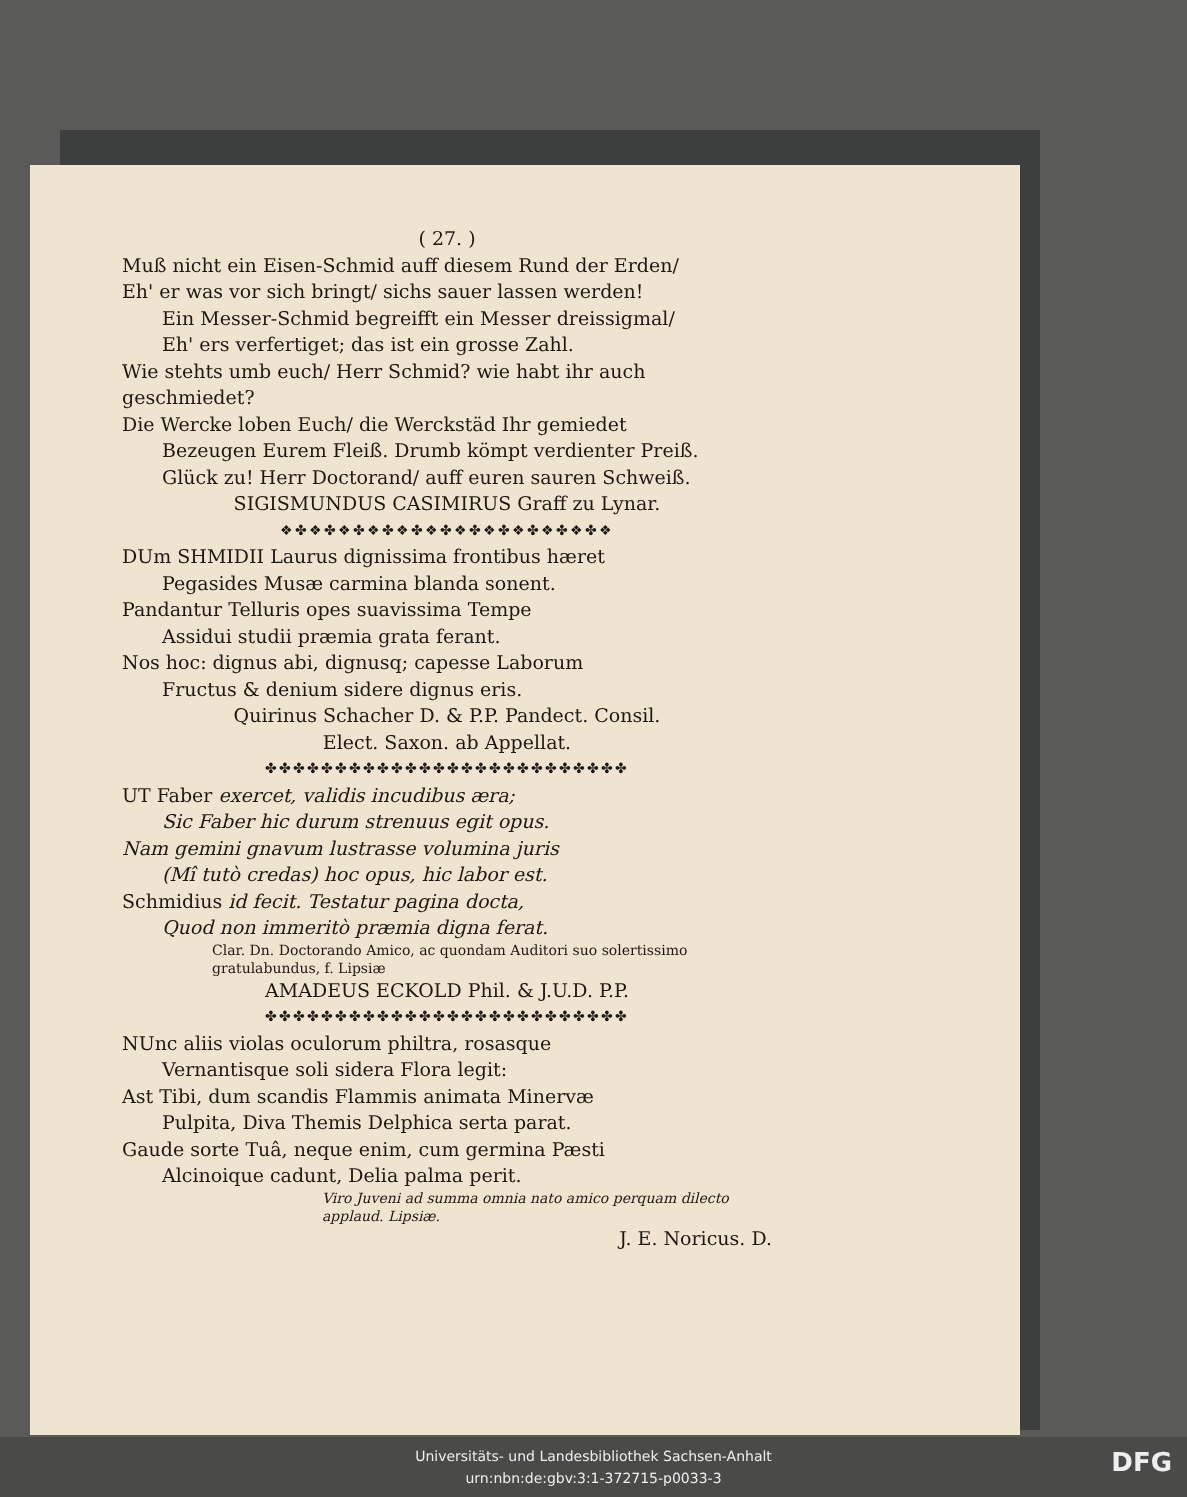( 27. )
Muß nicht ein Eisen-Schmid auff diesem Rund der Erden/
Eh' er was vor sich bringt/ sichs sauer lassen werden!
Ein Messer-Schmid begreifft ein Messer dreissigmal/
Eh' ers verfertiget; das ist ein grosse Zahl.
Wie stehts umb euch/ Herr Schmid? wie habt ihr auch geschmiedet?
Die Wercke loben Euch/ die Werckstäd Ihr gemiedet
Bezeugen Eurem Fleiß. Drumb kömpt verdienter Preiß.
Glück zu! Herr Doctorand/ auff euren sauren Schweiß.
SIGISMUNDUS CASIMIRUS Graff zu Lynar.
❖✤❖✤❖✤❖✤❖✤❖✤❖✤❖✤❖✤❖✤❖✤❖
DUm SHMIDII Laurus dignissima frontibus hæret
Pegasides Musæ carmina blanda sonent.
Pandantur Telluris opes suavissima Tempe
Assidui studii præmia grata ferant.
Nos hoc: dignus abi, dignusq; capesse Laborum
Fructus & denium sidere dignus eris.
Quirinus Schacher D. & P.P. Pandect. Consil.
Elect. Saxon. ab Appellat.
✤✤✤✤✤✤✤✤✤✤✤✤✤✤✤✤✤✤✤✤✤✤✤✤✤✤
UT Faber exercet, validis incudibus æra;
Sic Faber hic durum strenuus egit opus.
Nam gemini gnavum lustrasse volumina juris
(Mî tutò credas) hoc opus, hic labor est.
Schmidius id fecit. Testatur pagina docta,
Quod non immeritò præmia digna ferat.
Clar. Dn. Doctorando Amico, ac quondam Auditori suo solertissimo gratulabundus, f. Lipsiæ
AMADEUS ECKOLD Phil. & J.U.D. P.P.
✤✤✤✤✤✤✤✤✤✤✤✤✤✤✤✤✤✤✤✤✤✤✤✤✤✤
NUnc aliis violas oculorum philtra, rosasque
Vernantisque soli sidera Flora legit:
Ast Tibi, dum scandis Flammis animata Minervæ
Pulpita, Diva Themis Delphica serta parat.
Gaude sorte Tuâ, neque enim, cum germina Pæsti
Alcinoique cadunt, Delia palma perit.
Viro Juveni ad summa omnia nato amico perquam dilecto applaud. Lipsiæ.
J. E. Noricus. D.
Universitäts- und Landesbibliothek Sachsen-Anhalt
urn:nbn:de:gbv:3:1-372715-p0033-3
DFG